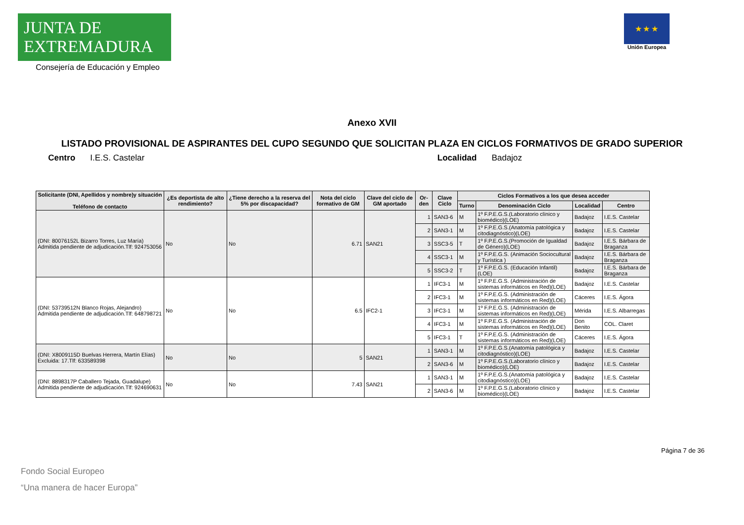JUNTA DE EXTREMADURA
Consejería de Educación y Empleo
★ ★ ★
Unión Europea
Anexo XVII
LISTADO PROVISIONAL DE ASPIRANTES DEL CUPO SEGUNDO QUE SOLICITAN PLAZA EN CICLOS FORMATIVOS DE GRADO SUPERIOR
Centro I.E.S. Castelar Localidad Badajoz
| Solicitante (DNI, Apellidos y nombre)y situación Teléfono de contacto | ¿Es deportista de alto rendimiento? | ¿Tiene derecho a la reserva del 5% por discapacidad? | Nota del ciclo formativo de GM | Clave del ciclo de GM aportado | Or-den | Clave Ciclo | Ciclos Formativos a los que desea acceder | | | |
| --- | --- | --- | --- | --- | --- | --- | --- | --- | --- | --- |
| | | | | | | | Turno | Denominación Ciclo | Localidad | Centro |
| (DNI: 80076152L Bizarro Torres, Luz María) Admitida pendiente de adjudicación.Tlf: 924753056 | No | No | 6.71 | SAN21 | 1 | SAN3-6 | M | 1º F.P.E.G.S.(Laboratorio clínico y biomédico)(LOE) | Badajoz | I.E.S. Castelar |
| | | | | | 2 | SAN3-1 | M | 1º F.P.E.G.S.(Anatomía patológica y citodiagnóstico)(LOE) | Badajoz | I.E.S. Castelar |
| | | | | | 3 | SSC3-5 | T | 1º F.P.E.G.S.(Promoción de Igualdad de Género)(LOE) | Badajoz | I.E.S. Bárbara de Braganza |
| | | | | | 4 | SSC3-1 | M | 1º F.P.E.G.S. (Animación Sociocultural y Turística ) | Badajoz | I.E.S. Bárbara de Braganza |
| | | | | | 5 | SSC3-2 | T | 1º F.P.E.G.S. (Educación Infantil)(LOE) | Badajoz | I.E.S. Bárbara de Braganza |
| (DNI: 53739512N Blanco Rojas, Alejandro) Admitida pendiente de adjudicación.Tlf: 648798721 | No | No | 6.5 | IFC2-1 | 1 | IFC3-1 | M | 1º F.P.E.G.S. (Administración de sistemas informáticos en Red)(LOE) | Badajoz | I.E.S. Castelar |
| | | | | | 2 | IFC3-1 | M | 1º F.P.E.G.S. (Administración de sistemas informáticos en Red)(LOE) | Cáceres | I.E.S. Ágora |
| | | | | | 3 | IFC3-1 | M | 1º F.P.E.G.S. (Administración de sistemas informáticos en Red)(LOE) | Mérida | I.E.S. Albarregas |
| | | | | | 4 | IFC3-1 | M | 1º F.P.E.G.S. (Administración de sistemas informáticos en Red)(LOE) | Don Benito | COL. Claret |
| | | | | | 5 | IFC3-1 | T | 1º F.P.E.G.S. (Administración de sistemas informáticos en Red)(LOE) | Cáceres | I.E.S. Ágora |
| (DNI: X8009115D Buelvas Herrera, Martín Elías) Excluida: 17.Tlf: 633589398 | No | No | 5 | SAN21 | 1 | SAN3-1 | M | 1º F.P.E.G.S.(Anatomía patológica y citodiagnóstico)(LOE) | Badajoz | I.E.S. Castelar |
| | | | | | 2 | SAN3-6 | M | 1º F.P.E.G.S.(Laboratorio clínico y biomédico)(LOE) | Badajoz | I.E.S. Castelar |
| (DNI: 8898317P Caballero Tejada, Guadalupe) Admitida pendiente de adjudicación.Tlf: 924690631 | No | No | 7.43 | SAN21 | 1 | SAN3-1 | M | 1º F.P.E.G.S.(Anatomía patológica y citodiagnóstico)(LOE) | Badajoz | I.E.S. Castelar |
| | | | | | 2 | SAN3-6 | M | 1º F.P.E.G.S.(Laboratorio clínico y biomédico)(LOE) | Badajoz | I.E.S. Castelar |
Página 7 de 36
Fondo Social Europeo
“Una manera de hacer Europa”